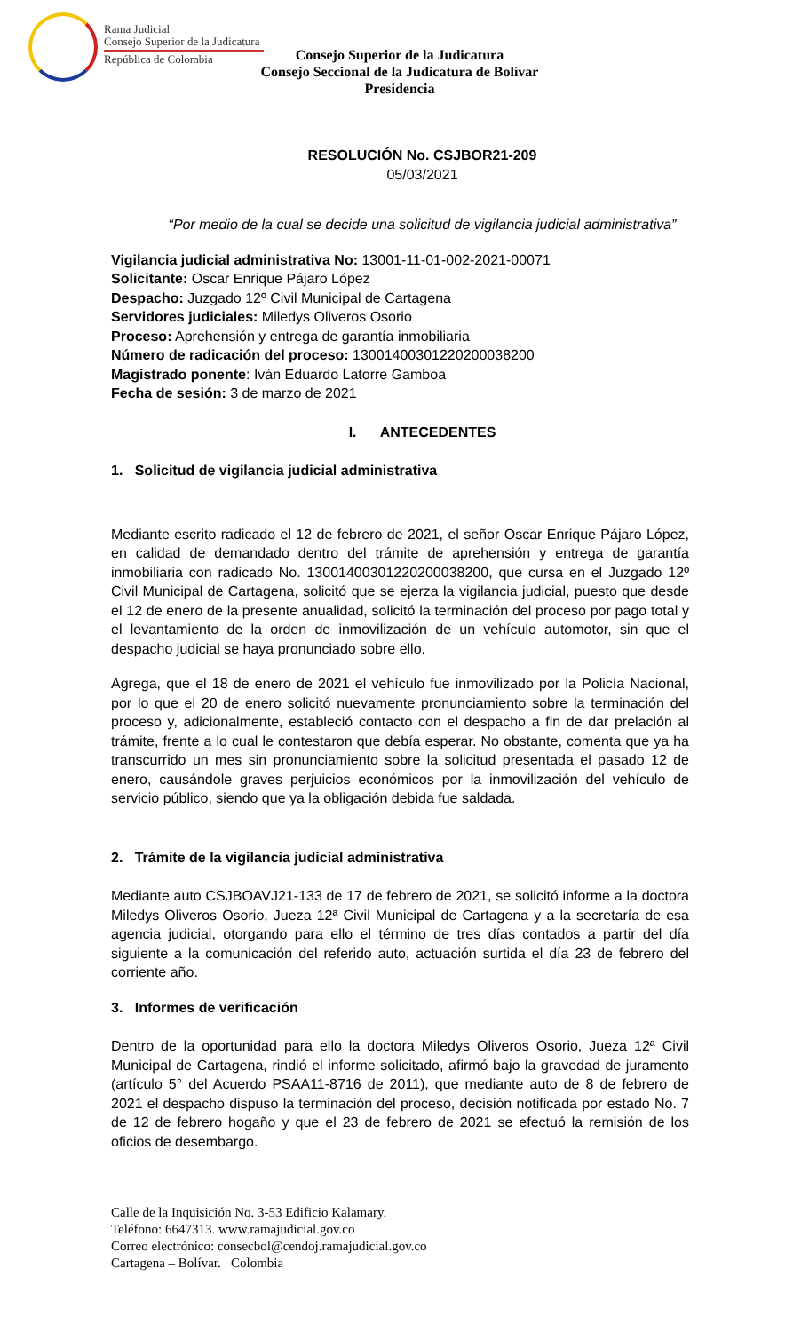Rama Judicial
Consejo Superior de la Judicatura
República de Colombia
Consejo Superior de la Judicatura
Consejo Seccional de la Judicatura de Bolívar
Presidencia
RESOLUCIÓN No. CSJBOR21-209
05/03/2021
“Por medio de la cual se decide una solicitud de vigilancia judicial administrativa”
Vigilancia judicial administrativa No: 13001-11-01-002-2021-00071
Solicitante: Oscar Enrique Pájaro López
Despacho: Juzgado 12º Civil Municipal de Cartagena
Servidores judiciales: Miledys Oliveros Osorio
Proceso: Aprehensión y entrega de garantía inmobiliaria
Número de radicación del proceso: 13001400301220200038200
Magistrado ponente: Iván Eduardo Latorre Gamboa
Fecha de sesión: 3 de marzo de 2021
I. ANTECEDENTES
1. Solicitud de vigilancia judicial administrativa
Mediante escrito radicado el 12 de febrero de 2021, el señor Oscar Enrique Pájaro López, en calidad de demandado dentro del trámite de aprehensión y entrega de garantía inmobiliaria con radicado No. 13001400301220200038200, que cursa en el Juzgado 12º Civil Municipal de Cartagena, solicitó que se ejerza la vigilancia judicial, puesto que desde el 12 de enero de la presente anualidad, solicitó la terminación del proceso por pago total y el levantamiento de la orden de inmovilización de un vehículo automotor, sin que el despacho judicial se haya pronunciado sobre ello.
Agrega, que el 18 de enero de 2021 el vehículo fue inmovilizado por la Policía Nacional, por lo que el 20 de enero solicitó nuevamente pronunciamiento sobre la terminación del proceso y, adicionalmente, estableció contacto con el despacho a fin de dar prelación al trámite, frente a lo cual le contestaron que debía esperar. No obstante, comenta que ya ha transcurrido un mes sin pronunciamiento sobre la solicitud presentada el pasado 12 de enero, causándole graves perjuicios económicos por la inmovilización del vehículo de servicio público, siendo que ya la obligación debida fue saldada.
2. Trámite de la vigilancia judicial administrativa
Mediante auto CSJBOAVJ21-133 de 17 de febrero de 2021, se solicitó informe a la doctora Miledys Oliveros Osorio, Jueza 12ª Civil Municipal de Cartagena y a la secretaría de esa agencia judicial, otorgando para ello el término de tres días contados a partir del día siguiente a la comunicación del referido auto, actuación surtida el día 23 de febrero del corriente año.
3. Informes de verificación
Dentro de la oportunidad para ello la doctora Miledys Oliveros Osorio, Jueza 12ª Civil Municipal de Cartagena, rindió el informe solicitado, afirmó bajo la gravedad de juramento (artículo 5° del Acuerdo PSAA11-8716 de 2011), que mediante auto de 8 de febrero de 2021 el despacho dispuso la terminación del proceso, decisión notificada por estado No. 7 de 12 de febrero hogaño y que el 23 de febrero de 2021 se efectuó la remisión de los oficios de desembargo.
Calle de la Inquisición No. 3-53 Edificio Kalamary.
Teléfono: 6647313. www.ramajudicial.gov.co
Correo electrónico: consecbol@cendoj.ramajudicial.gov.co
Cartagena – Bolívar. Colombia